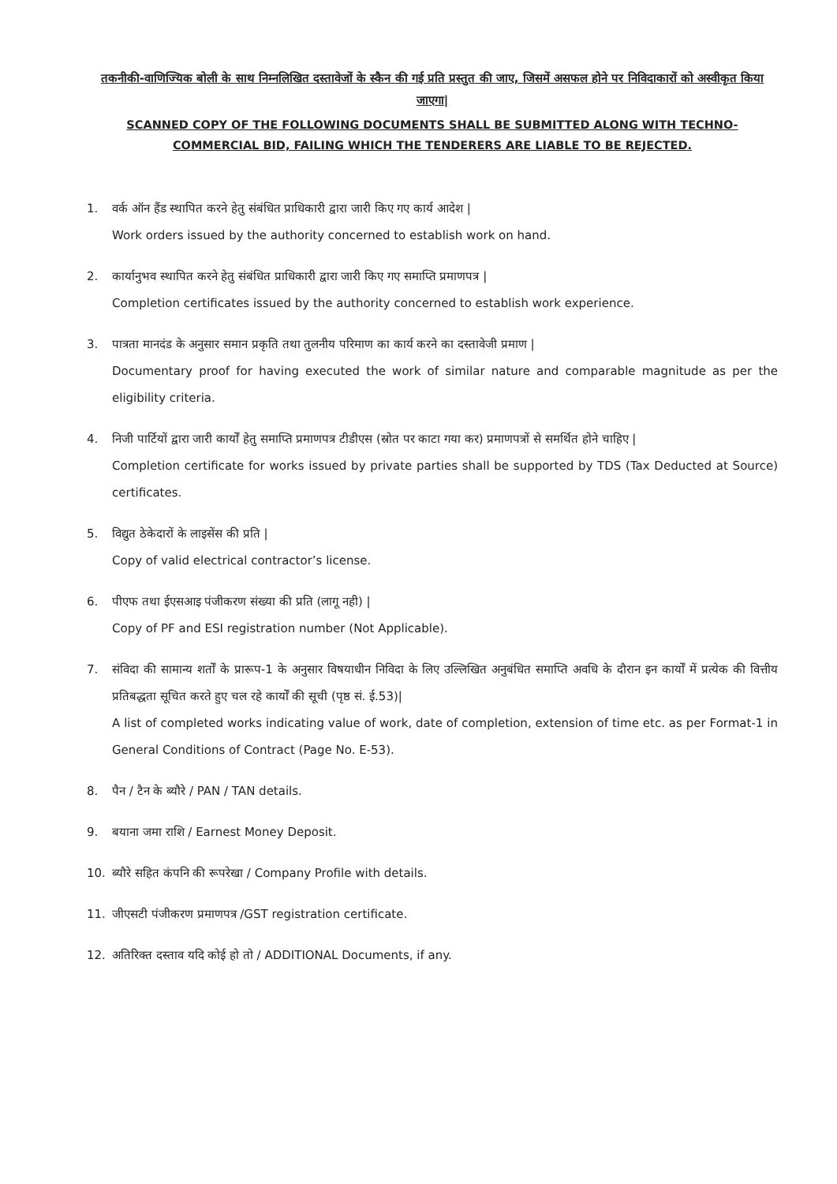तकनीकी-वाणिज्यिक बोली के साथ निम्नलिखित दस्तावेजों के स्कैन की गई प्रति प्रस्तुत की जाए, जिसमें असफल होने पर निविदाकारों को अस्वीकृत किया जाएगा|
SCANNED COPY OF THE FOLLOWING DOCUMENTS SHALL BE SUBMITTED ALONG WITH TECHNO-COMMERCIAL BID, FAILING WHICH THE TENDERERS ARE LIABLE TO BE REJECTED.
1. वर्क ऑन हैंड स्थापित करने हेतु संबंधित प्राधिकारी द्वारा जारी किए गए कार्य आदेश |
Work orders issued by the authority concerned to establish work on hand.
2. कार्यानुभव स्थापित करने हेतु संबंधित प्राधिकारी द्वारा जारी किए गए समाप्ति प्रमाणपत्र |
Completion certificates issued by the authority concerned to establish work experience.
3. पात्रता मानदंड के अनुसार समान प्रकृति तथा तुलनीय परिमाण का कार्य करने का दस्तावेजी प्रमाण |
Documentary proof for having executed the work of similar nature and comparable magnitude as per the eligibility criteria.
4. निजी पार्टियों द्वारा जारी कार्यों हेतु समाप्ति प्रमाणपत्र टीडीएस (स्रोत पर काटा गया कर) प्रमाणपत्रों से समर्थित होने चाहिए |
Completion certificate for works issued by private parties shall be supported by TDS (Tax Deducted at Source) certificates.
5. विद्युत ठेकेदारों के लाइसेंस की प्रति |
Copy of valid electrical contractor’s license.
6. पीएफ तथा ईएसआइ पंजीकरण संख्या की प्रति (लागू नही) |
Copy of PF and ESI registration number (Not Applicable).
7. संविदा की सामान्य शर्तों के प्रारूप-1 के अनुसार विषयाधीन निविदा के लिए उल्लिखित अनुबंधित समाप्ति अवधि के दौरान इन कार्यों में प्रत्येक की वित्तीय प्रतिबद्धता सूचित करते हुए चल रहे कार्यों की सूची (पृष्ठ सं. ई.53)|
A list of completed works indicating value of work, date of completion, extension of time etc. as per Format-1 in General Conditions of Contract (Page No. E-53).
8. पैन / टैन के ब्यौरे / PAN / TAN details.
9. बयाना जमा राशि / Earnest Money Deposit.
10. ब्यौरे सहित कंपनि की रूपरेखा / Company Profile with details.
11. जीएसटी पंजीकरण प्रमाणपत्र /GST registration certificate.
12. अतिरिक्त दस्ताव यदि कोई हो तो / ADDITIONAL Documents, if any.